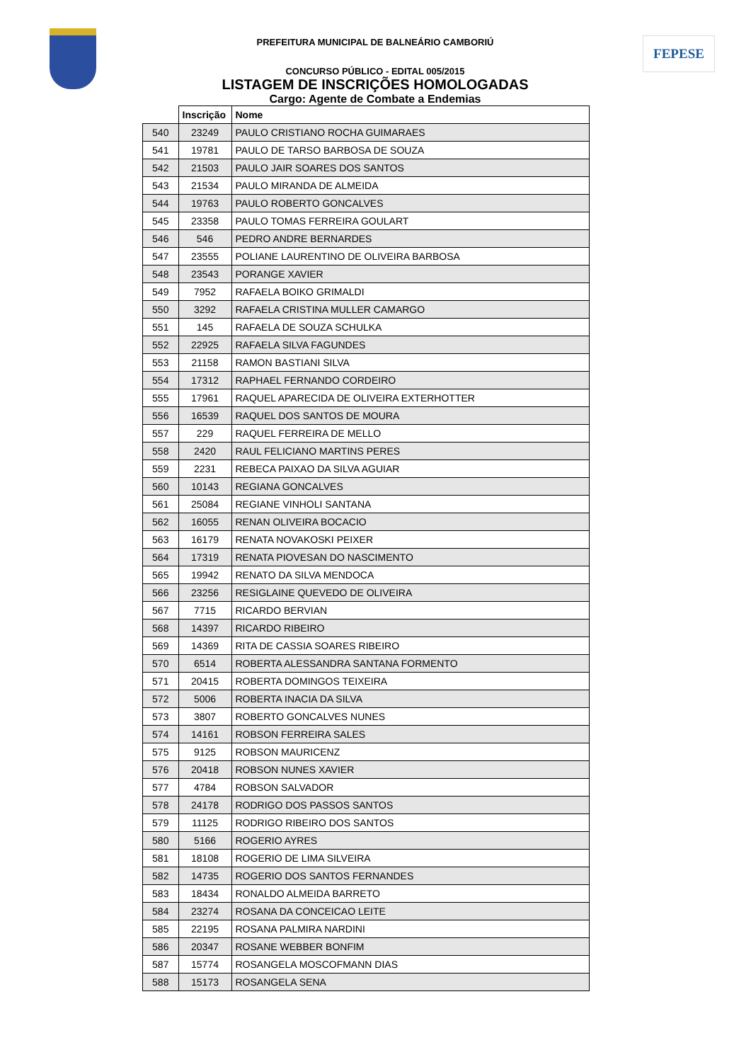FEPESE
PREFEITURA MUNICIPAL DE BALNEÁRIO CAMBORIÚ
CONCURSO PÚBLICO - EDITAL 005/2015
LISTAGEM DE INSCRIÇÕES HOMOLOGADAS
Cargo: Agente de Combate a Endemias
| | Inscrição | Nome |
| --- | --- | --- |
| 540 | 23249 | PAULO CRISTIANO ROCHA GUIMARAES |
| 541 | 19781 | PAULO DE TARSO BARBOSA DE SOUZA |
| 542 | 21503 | PAULO JAIR SOARES DOS SANTOS |
| 543 | 21534 | PAULO MIRANDA DE ALMEIDA |
| 544 | 19763 | PAULO ROBERTO GONCALVES |
| 545 | 23358 | PAULO TOMAS FERREIRA GOULART |
| 546 | 546 | PEDRO ANDRE BERNARDES |
| 547 | 23555 | POLIANE LAURENTINO DE OLIVEIRA BARBOSA |
| 548 | 23543 | PORANGE XAVIER |
| 549 | 7952 | RAFAELA BOIKO GRIMALDI |
| 550 | 3292 | RAFAELA CRISTINA MULLER CAMARGO |
| 551 | 145 | RAFAELA DE SOUZA SCHULKA |
| 552 | 22925 | RAFAELA SILVA FAGUNDES |
| 553 | 21158 | RAMON BASTIANI SILVA |
| 554 | 17312 | RAPHAEL FERNANDO CORDEIRO |
| 555 | 17961 | RAQUEL APARECIDA DE OLIVEIRA EXTERHOTTER |
| 556 | 16539 | RAQUEL DOS SANTOS DE MOURA |
| 557 | 229 | RAQUEL FERREIRA DE MELLO |
| 558 | 2420 | RAUL FELICIANO MARTINS PERES |
| 559 | 2231 | REBECA PAIXAO DA SILVA AGUIAR |
| 560 | 10143 | REGIANA GONCALVES |
| 561 | 25084 | REGIANE VINHOLI SANTANA |
| 562 | 16055 | RENAN OLIVEIRA BOCACIO |
| 563 | 16179 | RENATA NOVAKOSKI PEIXER |
| 564 | 17319 | RENATA PIOVESAN DO NASCIMENTO |
| 565 | 19942 | RENATO DA SILVA MENDOCA |
| 566 | 23256 | RESIGLAINE QUEVEDO DE OLIVEIRA |
| 567 | 7715 | RICARDO BERVIAN |
| 568 | 14397 | RICARDO RIBEIRO |
| 569 | 14369 | RITA DE CASSIA SOARES RIBEIRO |
| 570 | 6514 | ROBERTA ALESSANDRA SANTANA FORMENTO |
| 571 | 20415 | ROBERTA DOMINGOS TEIXEIRA |
| 572 | 5006 | ROBERTA INACIA DA SILVA |
| 573 | 3807 | ROBERTO GONCALVES NUNES |
| 574 | 14161 | ROBSON FERREIRA SALES |
| 575 | 9125 | ROBSON MAURICENZ |
| 576 | 20418 | ROBSON NUNES XAVIER |
| 577 | 4784 | ROBSON SALVADOR |
| 578 | 24178 | RODRIGO DOS PASSOS SANTOS |
| 579 | 11125 | RODRIGO RIBEIRO DOS SANTOS |
| 580 | 5166 | ROGERIO AYRES |
| 581 | 18108 | ROGERIO DE LIMA SILVEIRA |
| 582 | 14735 | ROGERIO DOS SANTOS FERNANDES |
| 583 | 18434 | RONALDO ALMEIDA BARRETO |
| 584 | 23274 | ROSANA DA CONCEICAO LEITE |
| 585 | 22195 | ROSANA PALMIRA NARDINI |
| 586 | 20347 | ROSANE WEBBER BONFIM |
| 587 | 15774 | ROSANGELA MOSCOFMANN DIAS |
| 588 | 15173 | ROSANGELA SENA |